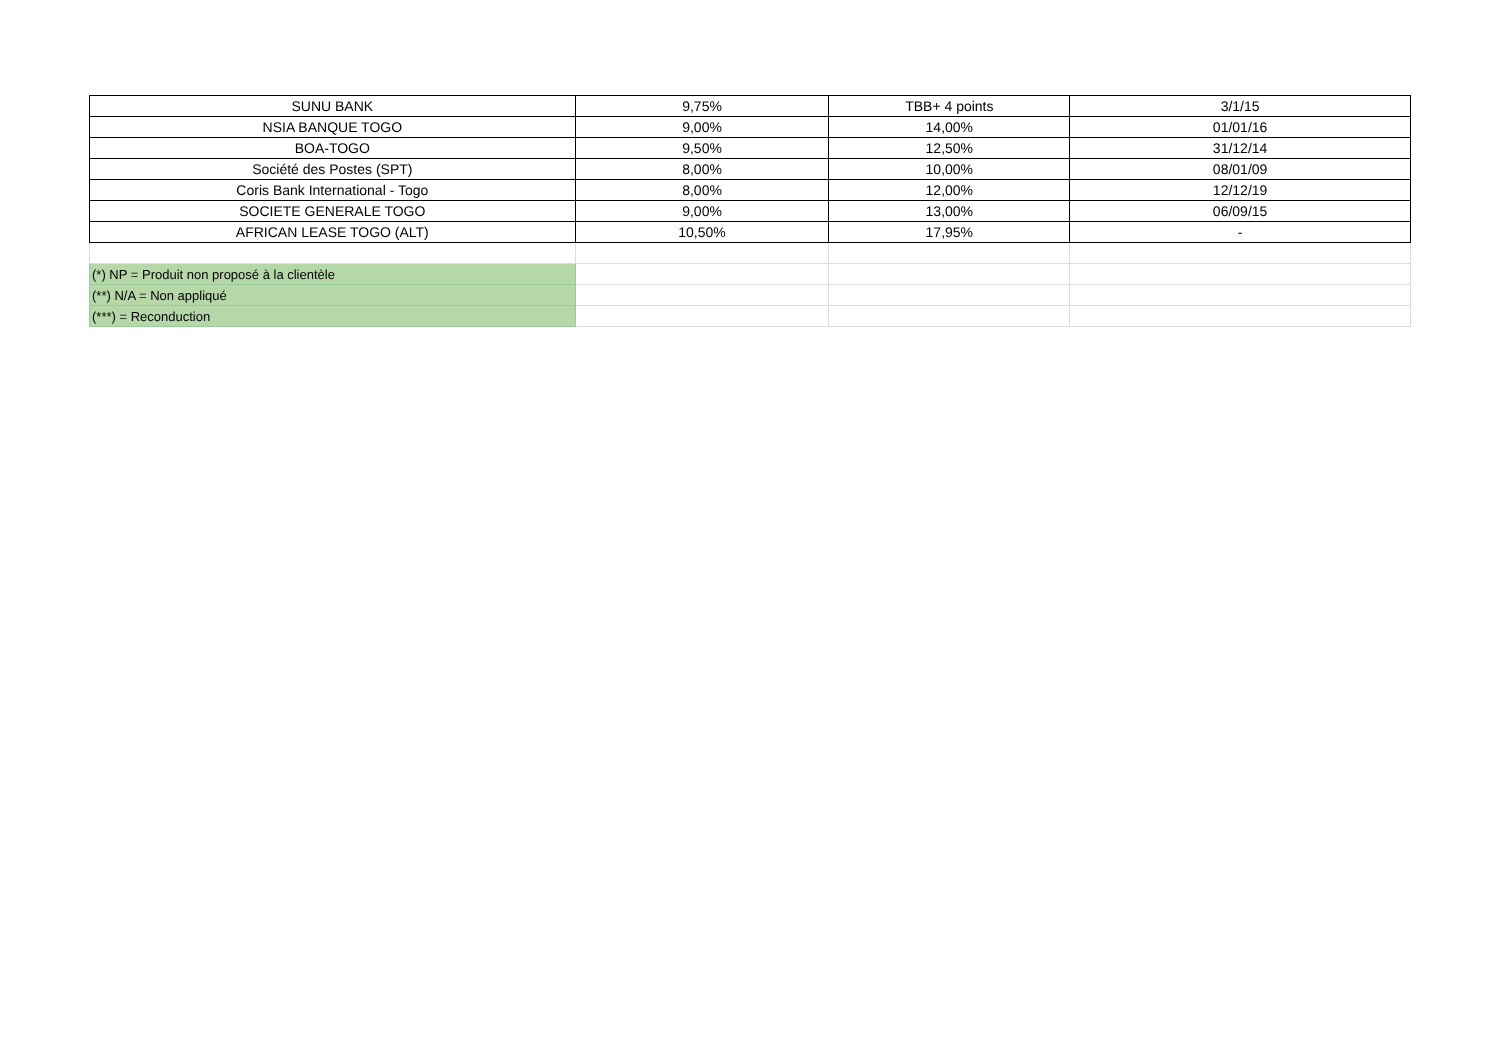| SUNU BANK | 9,75% | TBB+ 4 points | 3/1/15 |
| NSIA BANQUE TOGO | 9,00% | 14,00% | 01/01/16 |
| BOA-TOGO | 9,50% | 12,50% | 31/12/14 |
| Société des Postes (SPT) | 8,00% | 10,00% | 08/01/09 |
| Coris Bank International - Togo | 8,00% | 12,00% | 12/12/19 |
| SOCIETE GENERALE TOGO | 9,00% | 13,00% | 06/09/15 |
| AFRICAN LEASE TOGO (ALT) | 10,50% | 17,95% | - |
| (*) NP = Produit non proposé à la clientèle | | | |
| (**) N/A = Non appliqué | | | |
| (***) = Reconduction | | | |